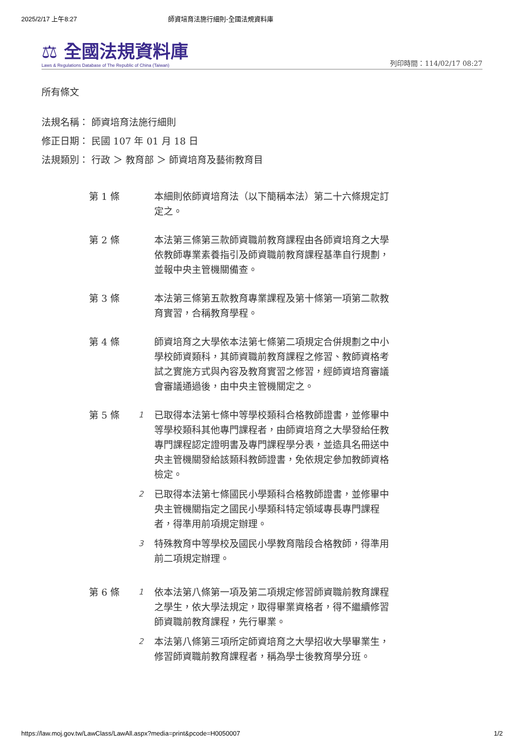2025/2/17 上午8:27 師資培育法施行細則-全國法規資料庫
⚖ 全國法規資料庫
Laws & Regulations Database of The Republic of China (Taiwan)
列印時間：114/02/17 08:27
所有條文
法規名稱： 師資培育法施行細則
修正日期： 民國 107 年 01 月 18 日
法規類別： 行政 ＞ 教育部 ＞ 師資培育及藝術教育目
第 1 條 本細則依師資培育法（以下簡稱本法）第二十六條規定訂定之。
第 2 條 本法第三條第三款師資職前教育課程由各師資培育之大學依教師專業素養指引及師資職前教育課程基準自行規劃，並報中央主管機關備查。
第 3 條 本法第三條第五款教育專業課程及第十條第一項第二款教育實習，合稱教育學程。
第 4 條 師資培育之大學依本法第七條第二項規定合併規劃之中小學校師資類科，其師資職前教育課程之修習、教師資格考試之實施方式與內容及教育實習之修習，經師資培育審議會審議通過後，由中央主管機關定之。
第 5 條
1
已取得本法第七條中等學校類科合格教師證書，並修畢中等學校類科其他專門課程者，由師資培育之大學發給任教專門課程認定證明書及專門課程學分表，並造具名冊送中央主管機關發給該類科教師證書，免依規定參加教師資格檢定。
2
已取得本法第七條國民小學類科合格教師證書，並修畢中央主管機關指定之國民小學類科特定領域專長專門課程者，得準用前項規定辦理。
3
特殊教育中等學校及國民小學教育階段合格教師，得準用前二項規定辦理。
第 6 條
1
依本法第八條第一項及第二項規定修習師資職前教育課程之學生，依大學法規定，取得畢業資格者，得不繼續修習師資職前教育課程，先行畢業。
2
本法第八條第三項所定師資培育之大學招收大學畢業生，修習師資職前教育課程者，稱為學士後教育學分班。
https://law.moj.gov.tw/LawClass/LawAll.aspx?media=print&pcode=H0050007 1/2